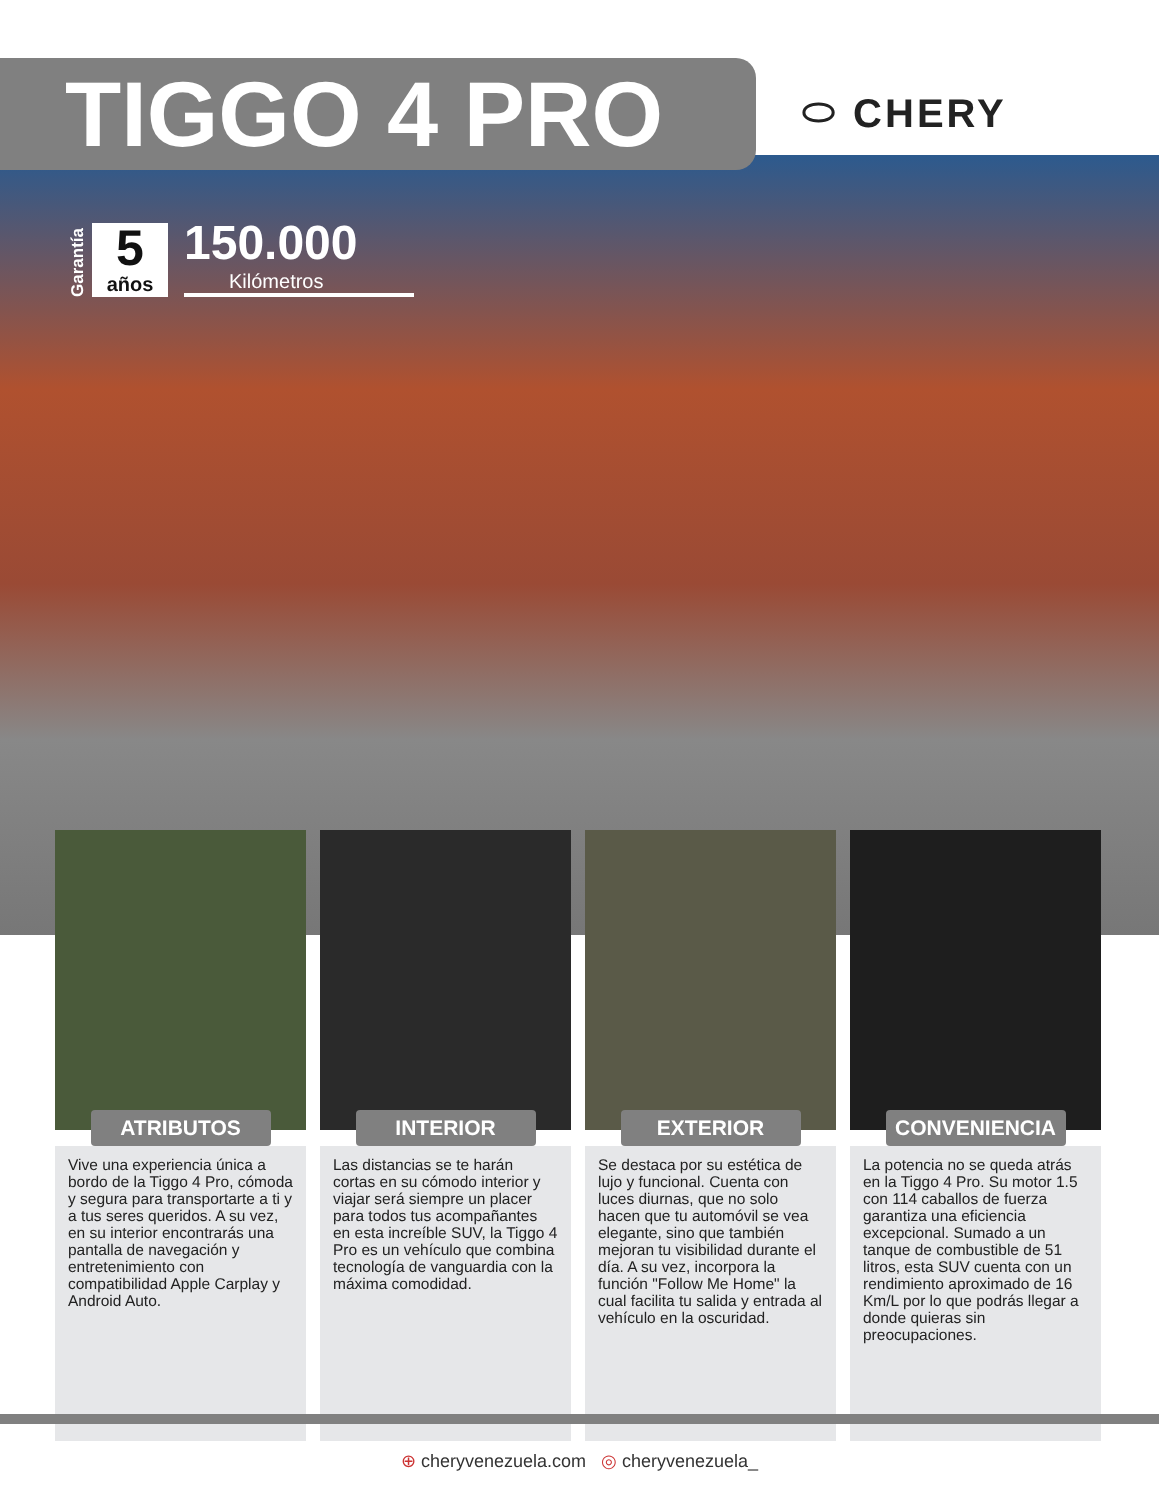TIGGO 4 PRO
⬭ CHERY
Garantía
5
años
150.000
Kilómetros
ATRIBUTOS
Vive una experiencia única a bordo de la Tiggo 4 Pro, cómoda y segura para transportarte a ti y a tus seres queridos. A su vez, en su interior encontrarás una pantalla de navegación y entretenimiento con compatibilidad Apple Carplay y Android Auto.
INTERIOR
Las distancias se te harán cortas en su cómodo interior y viajar será siempre un placer para todos tus acompañantes en esta increíble SUV, la Tiggo 4 Pro es un vehículo que combina tecnología de vanguardia con la máxima comodidad.
EXTERIOR
Se destaca por su estética de lujo y funcional. Cuenta con luces diurnas, que no solo hacen que tu automóvil se vea elegante, sino que también mejoran tu visibilidad durante el día. A su vez, incorpora la función "Follow Me Home" la cual facilita tu salida y entrada al vehículo en la oscuridad.
CONVENIENCIA
La potencia no se queda atrás en la Tiggo 4 Pro. Su motor 1.5 con 114 caballos de fuerza garantiza una eficiencia excepcional. Sumado a un tanque de combustible de 51 litros, esta SUV cuenta con un rendimiento aproximado de 16 Km/L por lo que podrás llegar a donde quieras sin preocupaciones.
⊕ cheryvenezuela.com ◎ cheryvenezuela_